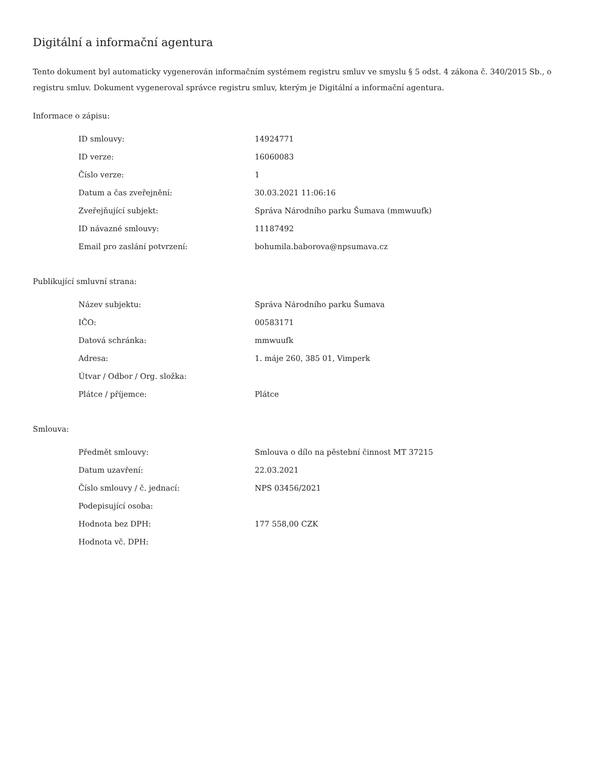Digitální a informační agentura
Tento dokument byl automaticky vygenerován informačním systémem registru smluv ve smyslu § 5 odst. 4 zákona č. 340/2015 Sb., o registru smluv. Dokument vygeneroval správce registru smluv, kterým je Digitální a informační agentura.
Informace o zápisu:
| ID smlouvy: | 14924771 |
| ID verze: | 16060083 |
| Číslo verze: | 1 |
| Datum a čas zveřejnění: | 30.03.2021 11:06:16 |
| Zveřejňující subjekt: | Správa Národního parku Šumava (mmwuufk) |
| ID návazné smlouvy: | 11187492 |
| Email pro zaslání potvrzení: | bohumila.baborova@npsumava.cz |
Publikující smluvní strana:
| Název subjektu: | Správa Národního parku Šumava |
| IČO: | 00583171 |
| Datová schránka: | mmwuufk |
| Adresa: | 1. máje 260, 385 01, Vimperk |
| Útvar / Odbor / Org. složka: | |
| Plátce / příjemce: | Plátce |
Smlouva:
| Předmět smlouvy: | Smlouva o dílo na pěstební činnost MT 37215 |
| Datum uzavření: | 22.03.2021 |
| Číslo smlouvy / č. jednací: | NPS 03456/2021 |
| Podepisující osoba: | |
| Hodnota bez DPH: | 177 558,00 CZK |
| Hodnota vč. DPH: | |